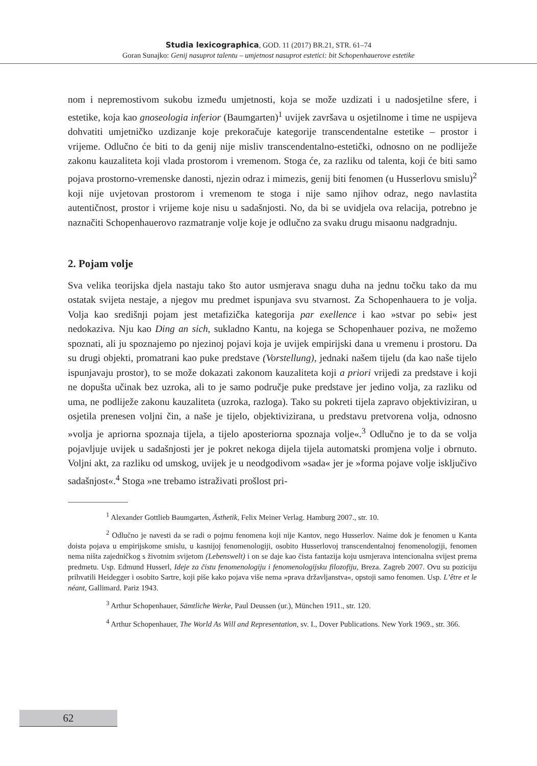Studia lexicographica, GOD. 11 (2017) BR.21, STR. 61–74
Goran Sunajko: Genij nasuprot talentu – umjetnost nasuprot estetici: bit Schopenhauerove estetike
nom i nepremostivom sukobu između umjetnosti, koja se može uzdizati i u nadosjetilne sfere, i estetike, koja kao gnoseologia inferior (Baumgarten)<sup>1</sup> uvijek završava u osjetilnome i time ne uspijeva dohvatiti umjetničko uzdizanje koje prekoračuje kategorije transcendentalne estetike – prostor i vrijeme. Odlučno će biti to da genij nije misliv transcendentalno-estetički, odnosno on ne podliježe zakonu kauzaliteta koji vlada prostorom i vremenom. Stoga će, za razliku od talenta, koji će biti samo pojava prostorno-vremenske danosti, njezin odraz i mimezis, genij biti fenomen (u Husserlovu smislu)<sup>2</sup> koji nije uvjetovan prostorom i vremenom te stoga i nije samo njihov odraz, nego navlastita autentičnost, prostor i vrijeme koje nisu u sadašnjosti. No, da bi se uvidjela ova relacija, potrebno je naznačiti Schopenhauerovo razmatranje volje koje je odlučno za svaku drugu misaonu nadgradnju.
2. Pojam volje
Sva velika teorijska djela nastaju tako što autor usmjerava snagu duha na jednu točku tako da mu ostatak svijeta nestaje, a njegov mu predmet ispunjava svu stvarnost. Za Schopenhauera to je volja. Volja kao središnji pojam jest metafizička kategorija par exellence i kao »stvar po sebi« jest nedokaziva. Nju kao Ding an sich, sukladno Kantu, na kojega se Schopenhauer poziva, ne možemo spoznati, ali ju spoznajemo po njezinoj pojavi koja je uvijek empirijski dana u vremenu i prostoru. Da su drugi objekti, promatrani kao puke predstave (Vorstellung), jednaki našem tijelu (da kao naše tijelo ispunjavaju prostor), to se može dokazati zakonom kauzaliteta koji a priori vrijedi za predstave i koji ne dopušta učinak bez uzroka, ali to je samo područje puke predstave jer jedino volja, za razliku od uma, ne podliježe zakonu kauzaliteta (uzroka, razloga). Tako su pokreti tijela zapravo objektiviziran, u osjetila prenesen voljni čin, a naše je tijelo, objektivizirana, u predstavu pretvorena volja, odnosno »volja je apriorna spoznaja tijela, a tijelo aposteriorna spoznaja volje«.<sup>3</sup> Odlučno je to da se volja pojavljuje uvijek u sadašnjosti jer je pokret nekoga dijela tijela automatski promjena volje i obrnuto. Voljni akt, za razliku od umskog, uvijek je u neodgodivom »sada« jer je »forma pojave volje isključivo sadašnjost«.<sup>4</sup> Stoga »ne trebamo istraživati prošlost pri-
<sup>1</sup> Alexander Gottlieb Baumgarten, Ästhetik, Felix Meiner Verlag. Hamburg 2007., str. 10.
<sup>2</sup> Odlučno je navesti da se radi o pojmu fenomena koji nije Kantov, nego Husserlov. Naime dok je fenomen u Kanta doista pojava u empirijskome smislu, u kasnijoj fenomenologiji, osobito Husserlovoj transcendentalnoj fenomenologiji, fenomen nema ništa zajedničkog s životnim svijetom (Lebenswelt) i on se daje kao čista fantazija koju usmjerava intencionalna svijest prema predmetu. Usp. Edmund Husserl, Ideje za čistu fenomenologiju i fenomenologijsku filozofiju, Breza. Zagreb 2007. Ovu su poziciju prihvatili Heidegger i osobito Sartre, koji piše kako pojava više nema »prava državljanstva«, opstoji samo fenomen. Usp. L’être et le néant, Gallimard. Pariz 1943.
<sup>3</sup> Arthur Schopenhauer, Sämtliche Werke, Paul Deussen (ur.), München 1911., str. 120.
<sup>4</sup> Arthur Schopenhauer, The World As Will and Representation, sv. I., Dover Publications. New York 1969., str. 366.
62